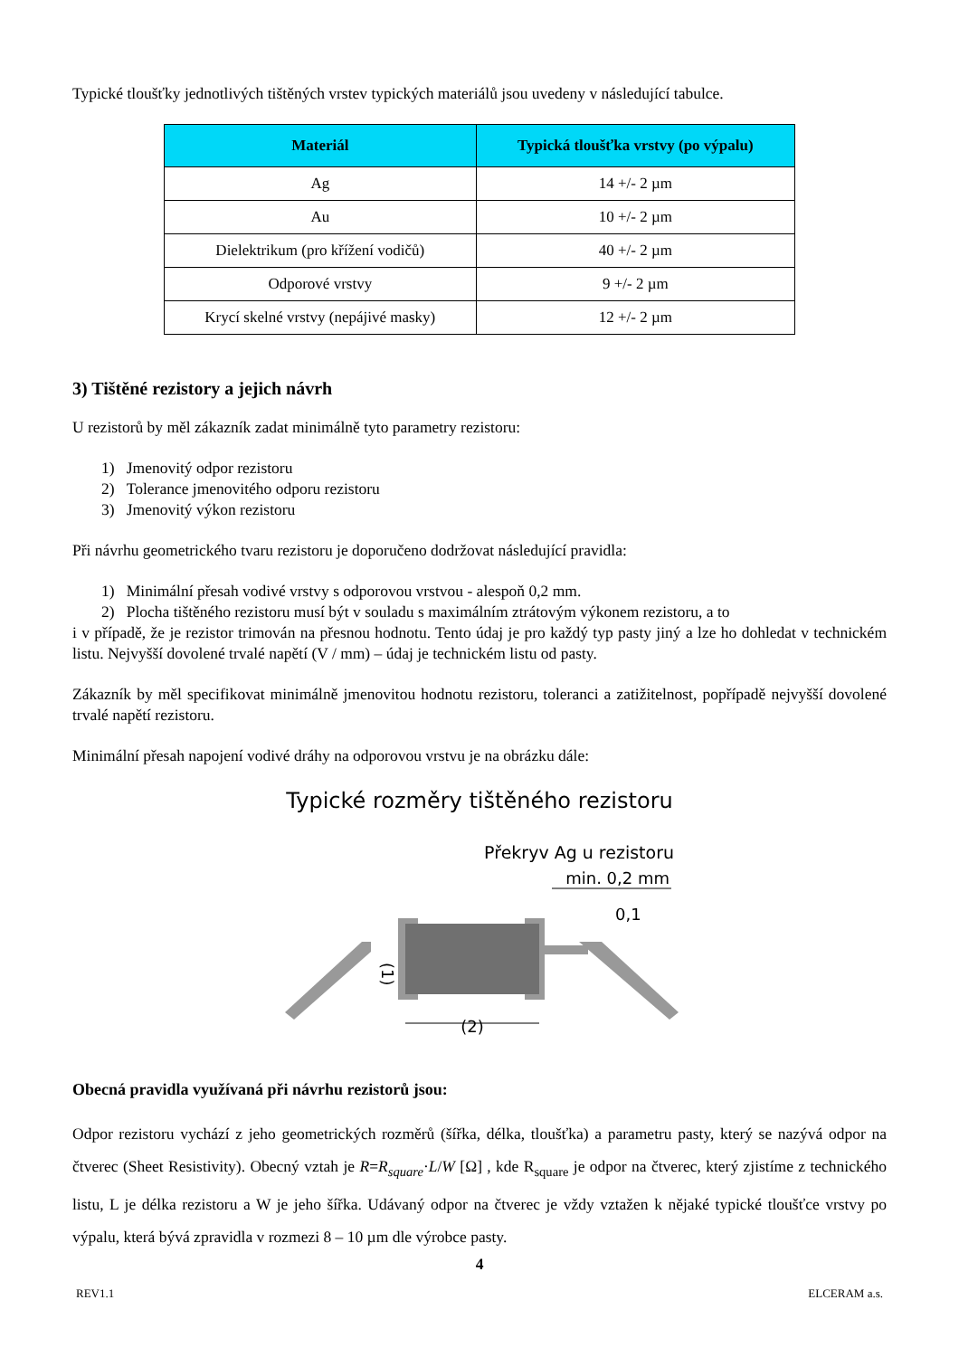Typické tloušťky jednotlivých tištěných vrstev typických materiálů jsou uvedeny v následující tabulce.
| Materiál | Typická tloušťka vrstvy (po výpalu) |
| --- | --- |
| Ag | 14 +/- 2 µm |
| Au | 10 +/- 2 µm |
| Dielektrikum (pro křížení vodičů) | 40 +/- 2 µm |
| Odporové vrstvy | 9 +/- 2 µm |
| Krycí skelné vrstvy (nepájivé masky) | 12 +/- 2 µm |
3) Tištěné rezistory a jejich návrh
U rezistorů by měl zákazník zadat minimálně tyto parametry rezistoru:
1) Jmenovitý odpor rezistoru
2) Tolerance jmenovitého odporu rezistoru
3) Jmenovitý výkon rezistoru
Při návrhu geometrického tvaru rezistoru je doporučeno dodržovat následující pravidla:
1) Minimální přesah vodivé vrstvy s odporovou vrstvou - alespoň 0,2 mm.
2) Plocha tištěného rezistoru musí být v souladu s maximálním ztrátovým výkonem rezistoru, a to
i v případě, že je rezistor trimován na přesnou hodnotu. Tento údaj je pro každý typ pasty jiný a lze ho dohledat v technickém listu. Nejvyšší dovolené trvalé napětí (V / mm) – údaj je technickém listu od pasty.
Zákazník by měl specifikovat minimálně jmenovitou hodnotu rezistoru, toleranci a zatižitelnost, popřípadě nejvyšší dovolené trvalé napětí rezistoru.
Minimální přesah napojení vodivé dráhy na odporovou vrstvu je na obrázku dále:
Typické rozměry tištěného rezistoru
Překryv Ag u rezistoru
min. 0,2 mm
(2)
0,1
(1)
Obecná pravidla využívaná při návrhu rezistorů jsou:
Odpor rezistoru vychází z jeho geometrických rozměrů (šířka, délka, tloušťka) a parametru pasty, který se nazývá odpor na čtverec (Sheet Resistivity). Obecný vztah je R=R<sub>square</sub>·L/W [Ω] , kde R<sub>square</sub> je odpor na čtverec, který zjistíme z technického listu, L je délka rezistoru a W je jeho šířka. Udávaný odpor na čtverec je vždy vztažen k nějaké typické tloušťce vrstvy po výpalu, která bývá zpravidla v rozmezi 8 – 10 µm dle výrobce pasty.
4
REV1.1 ELCERAM a.s.